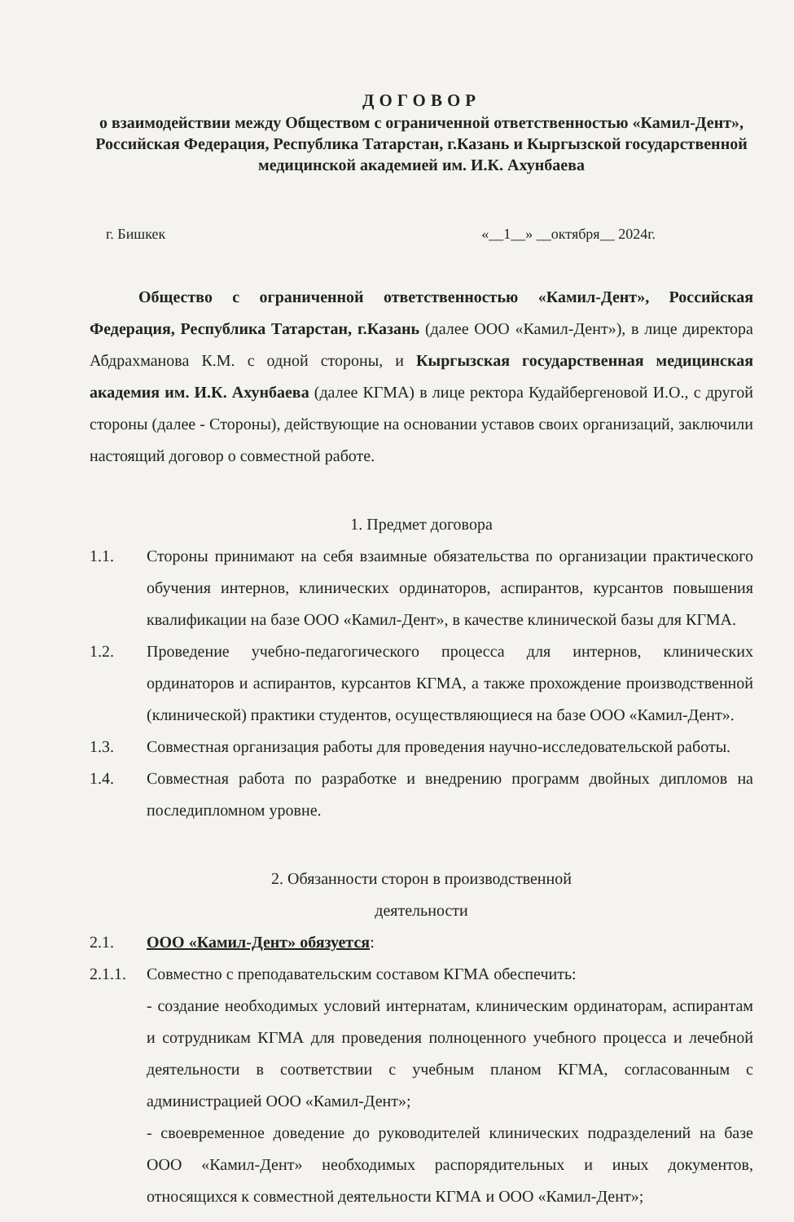ДОГОВОР
о взаимодействии между Обществом с ограниченной ответственностью «Камил-Дент», Российская Федерация, Республика Татарстан, г.Казань и Кыргызской государственной медицинской академией им. И.К. Ахунбаева
г. Бишкек «__1__» __октября__ 2024г.
Общество с ограниченной ответственностью «Камил-Дент», Российская Федерация, Республика Татарстан, г.Казань (далее ООО «Камил-Дент»), в лице директора Абдрахманова К.М. с одной стороны, и Кыргызская государственная медицинская академия им. И.К. Ахунбаева (далее КГМА) в лице ректора Кудайбергеновой И.О., с другой стороны (далее - Стороны), действующие на основании уставов своих организаций, заключили настоящий договор о совместной работе.
1. Предмет договора
1.1. Стороны принимают на себя взаимные обязательства по организации практического обучения интернов, клинических ординаторов, аспирантов, курсантов повышения квалификации на базе ООО «Камил-Дент», в качестве клинической базы для КГМА.
1.2. Проведение учебно-педагогического процесса для интернов, клинических ординаторов и аспирантов, курсантов КГМА, а также прохождение производственной (клинической) практики студентов, осуществляющиеся на базе ООО «Камил-Дент».
1.3. Совместная организация работы для проведения научно-исследовательской работы.
1.4. Совместная работа по разработке и внедрению программ двойных дипломов на последипломном уровне.
2. Обязанности сторон в производственной
деятельности
2.1. ООО «Камил-Дент» обязуется:
2.1.1.
Совместно с преподавательским составом КГМА обеспечить:
- создание необходимых условий интернатам, клиническим ординаторам, аспирантам и сотрудникам КГМА для проведения полноценного учебного процесса и лечебной деятельности в соответствии с учебным планом КГМА, согласованным с администрацией ООО «Камил-Дент»;
- своевременное доведение до руководителей клинических подразделений на базе ООО «Камил-Дент» необходимых распорядительных и иных документов, относящихся к совместной деятельности КГМА и ООО «Камил-Дент»;